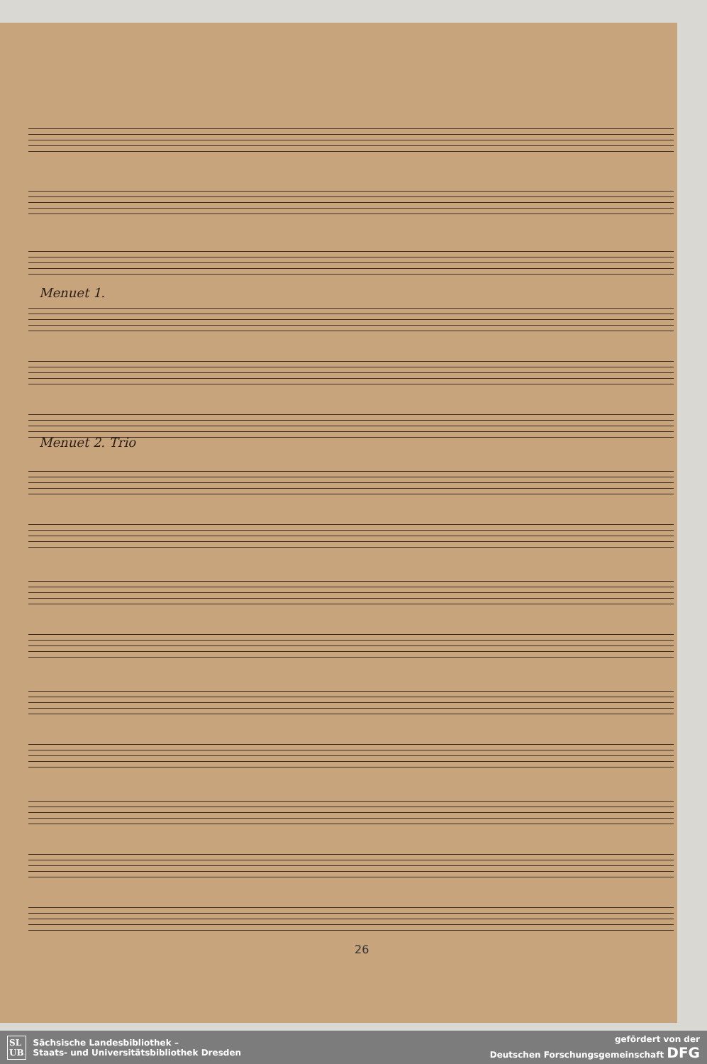Menuet 1.
Menuet 2. Trio
26
SL
UB Sächsische Landesbibliothek –
Staats- und Universitätsbibliothek Dresden
gefördert von der
Deutschen Forschungsgemeinschaft DFG